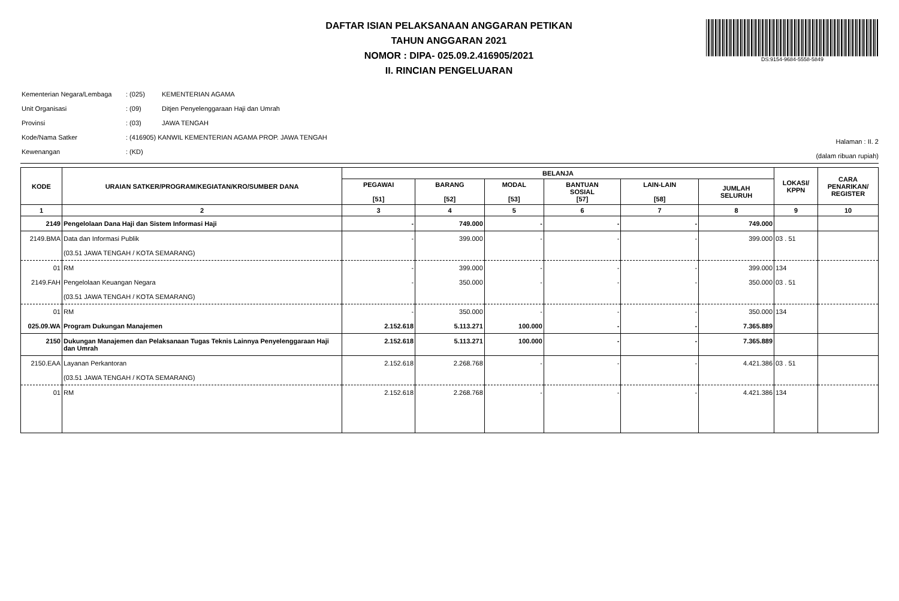DAFTAR ISIAN PELAKSANAAN ANGGARAN PETIKAN
TAHUN ANGGARAN 2021
NOMOR : DIPA- 025.09.2.416905/2021
II. RINCIAN PENGELUARAN
DS:9154-9684-5558-5849
| Kementerian Negara/Lembaga | : (025) | KEMENTERIAN AGAMA |
| Unit Organisasi | : (09) | Ditjen Penyelenggaraan Haji dan Umrah |
| Provinsi | : (03) | JAWA TENGAH |
| Kode/Nama Satker | : (416905) KANWIL KEMENTERIAN AGAMA PROP. JAWA TENGAH | |
| Kewenangan | : (KD) | |
Halaman : II. 2
(dalam ribuan rupiah)
| KODE | URAIAN SATKER/PROGRAM/KEGIATAN/KRO/SUMBER DANA | BELANJA | | | | | | LOKASI/ KPPN | CARA PENARIKAN/ REGISTER |
| --- | --- | --- | --- | --- | --- | --- | --- | --- | --- |
| | | PEGAWAI [51] | BARANG [52] | MODAL [53] | BANTUAN SOSIAL [57] | LAIN-LAIN [58] | JUMLAH SELURUH | | |
| 1 | 2 | 3 | 4 | 5 | 6 | 7 | 8 | 9 | 10 |
| 2149 | Pengelolaan Dana Haji dan Sistem Informasi Haji | - | 749.000 | - | - | - | 749.000 | | |
| 2149.BMA | Data dan Informasi Publik (03.51 JAWA TENGAH / KOTA SEMARANG) | - | 399.000 | - | - | - | 399.000 | 03 . 51 | |
| 01 | RM | - | 399.000 | - | - | - | 399.000 | 134 | |
| 2149.FAH | Pengelolaan Keuangan Negara (03.51 JAWA TENGAH / KOTA SEMARANG) | - | 350.000 | - | - | - | 350.000 | 03 . 51 | |
| 01 | RM | - | 350.000 | - | - | - | 350.000 | 134 | |
| 025.09.WA | Program Dukungan Manajemen | 2.152.618 | 5.113.271 | 100.000 | - | - | 7.365.889 | | |
| 2150 | Dukungan Manajemen dan Pelaksanaan Tugas Teknis Lainnya Penyelenggaraan Haji dan Umrah | 2.152.618 | 5.113.271 | 100.000 | - | - | 7.365.889 | | |
| 2150.EAA | Layanan Perkantoran (03.51 JAWA TENGAH / KOTA SEMARANG) | 2.152.618 | 2.268.768 | - | - | - | 4.421.386 | 03 . 51 | |
| 01 | RM | 2.152.618 | 2.268.768 | - | - | - | 4.421.386 | 134 | |